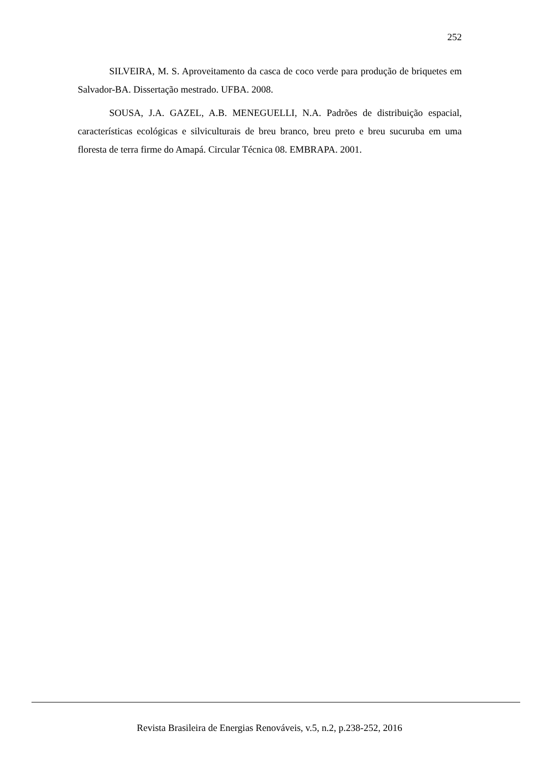252
SILVEIRA, M. S. Aproveitamento da casca de coco verde para produção de briquetes em Salvador-BA. Dissertação mestrado. UFBA. 2008.
SOUSA, J.A. GAZEL, A.B. MENEGUELLI, N.A. Padrões de distribuição espacial, características ecológicas e silviculturais de breu branco, breu preto e breu sucuruba em uma floresta de terra firme do Amapá. Circular Técnica 08. EMBRAPA. 2001.
Revista Brasileira de Energias Renováveis, v.5, n.2, p.238-252, 2016